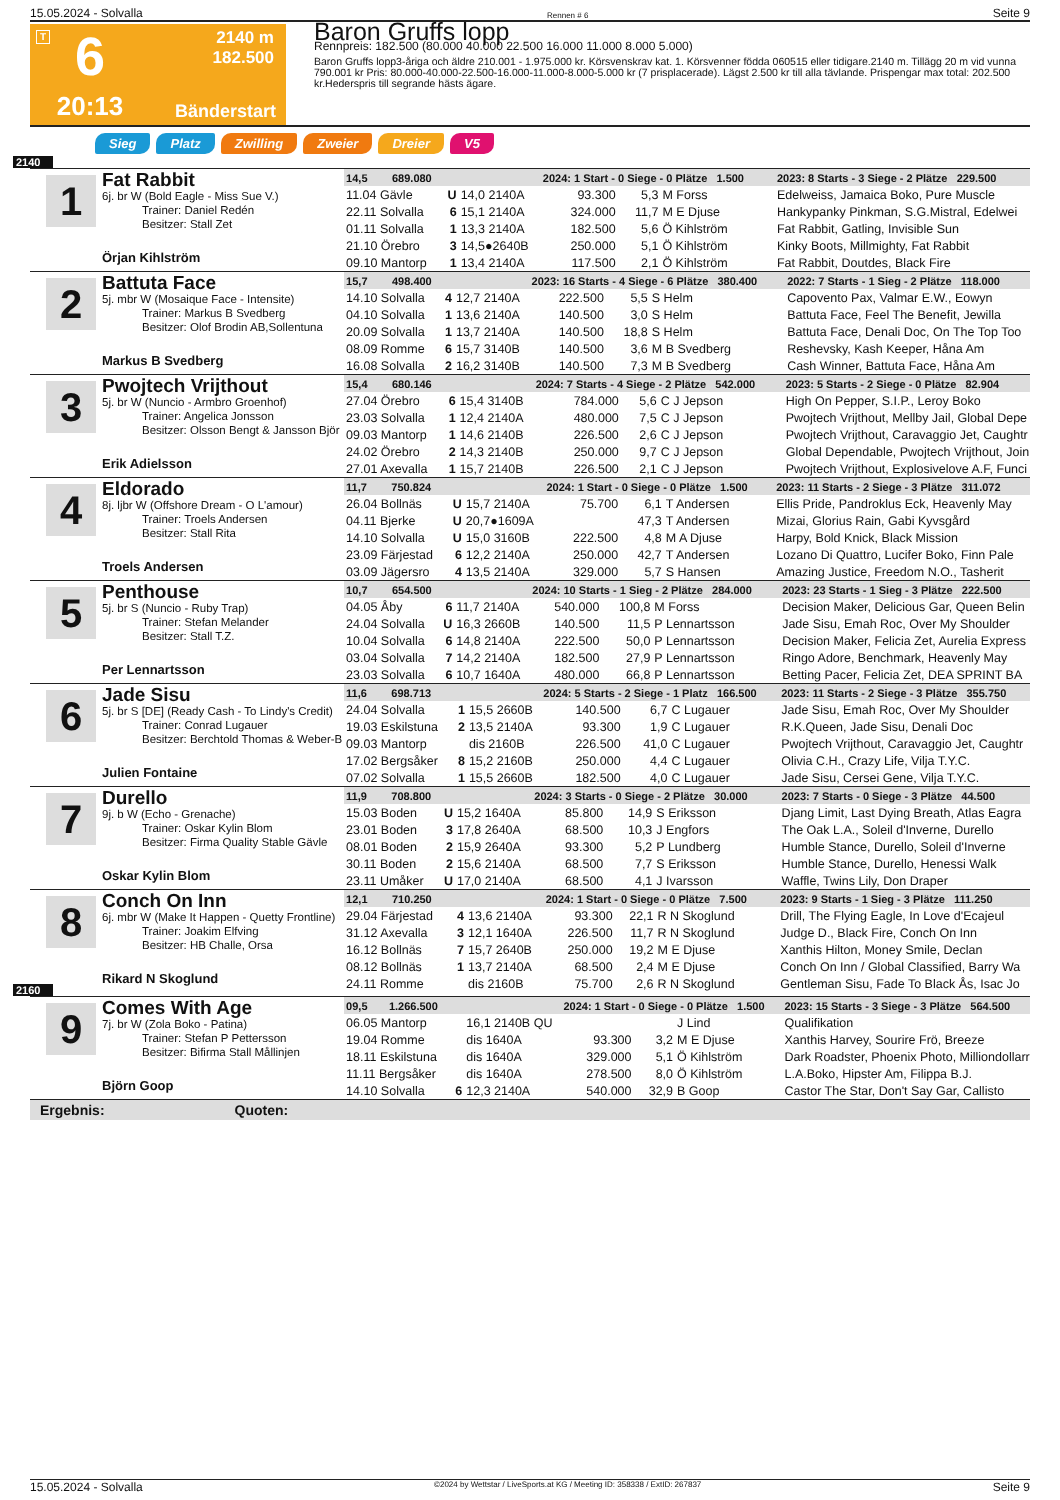15.05.2024 - Solvalla Rennen # 6 Seite 9
T
6
2140 m
182.500
20:13
Bänderstart
Baron Gruffs lopp
Rennpreis: 182.500 (80.000 40.000 22.500 16.000 11.000 8.000 5.000)
Baron Gruffs lopp3-åriga och äldre 210.001 - 1.975.000 kr. Körsvenskrav kat. 1. Körsvenner födda 060515 eller tidigare.2140 m. Tillägg 20 m vid vunna 790.001 kr Pris: 80.000-40.000-22.500-16.000-11.000-8.000-5.000 kr (7 prisplacerade). Lägst 2.500 kr till alla tävlande. Prispengar max total: 202.500 kr.Hederspris till segrande hästs ägare.
Sieg Platz Zwilling Zweier Dreier V5
2140
1
Fat Rabbit
6j. br W (Bold Eagle - Miss Sue V.)
Trainer: Daniel Redén
Besitzer: Stall Zet
Örjan Kihlström
| 14,5 689.080 | | | 2024: 1 Start - 0 Siege - 0 Plätze 1.500 | | | | 2023: 8 Starts - 3 Siege - 2 Plätze 229.500 |
| --- | --- | --- | --- | --- | --- | --- | --- |
| 11.04 Gävle | U | 14,0 2140A | 93.300 | 5,3 | M Forss | | Edelweiss, Jamaica Boko, Pure Muscle |
| 22.11 Solvalla | 6 | 15,1 2140A | 324.000 | 11,7 | M E Djuse | | Hankypanky Pinkman, S.G.Mistral, Edelwei |
| 01.11 Solvalla | 1 | 13,3 2140A | 182.500 | 5,6 | Ö Kihlström | | Fat Rabbit, Gatling, Invisible Sun |
| 21.10 Örebro | 3 | 14,5●2640B | 250.000 | 5,1 | Ö Kihlström | | Kinky Boots, Millmighty, Fat Rabbit |
| 09.10 Mantorp | 1 | 13,4 2140A | 117.500 | 2,1 | Ö Kihlström | | Fat Rabbit, Doutdes, Black Fire |
2
Battuta Face
5j. mbr W (Mosaique Face - Intensite)
Trainer: Markus B Svedberg
Besitzer: Olof Brodin AB,Sollentuna
Markus B Svedberg
| 15,7 498.400 | | | 2023: 16 Starts - 4 Siege - 6 Plätze 380.400 | | | | 2022: 7 Starts - 1 Sieg - 2 Plätze 118.000 |
| --- | --- | --- | --- | --- | --- | --- | --- |
| 14.10 Solvalla | 4 | 12,7 2140A | 222.500 | 5,5 | S Helm | | Capovento Pax, Valmar E.W., Eowyn |
| 04.10 Solvalla | 1 | 13,6 2140A | 140.500 | 3,0 | S Helm | | Battuta Face, Feel The Benefit, Jewilla |
| 20.09 Solvalla | 1 | 13,7 2140A | 140.500 | 18,8 | S Helm | | Battuta Face, Denali Doc, On The Top Too |
| 08.09 Romme | 6 | 15,7 3140B | 140.500 | 3,6 | M B Svedberg | | Reshevsky, Kash Keeper, Håna Am |
| 16.08 Solvalla | 2 | 16,2 3140B | 140.500 | 7,3 | M B Svedberg | | Cash Winner, Battuta Face, Håna Am |
3
Pwojtech Vrijthout
5j. br W (Nuncio - Armbro Groenhof)
Trainer: Angelica Jonsson
Besitzer: Olsson Bengt & Jansson Björ
Erik Adielsson
| 15,4 680.146 | | | 2024: 7 Starts - 4 Siege - 2 Plätze 542.000 | | | | 2023: 5 Starts - 2 Siege - 0 Plätze 82.904 |
| --- | --- | --- | --- | --- | --- | --- | --- |
| 27.04 Örebro | 6 | 15,4 3140B | 784.000 | 5,6 | C J Jepson | | High On Pepper, S.I.P., Leroy Boko |
| 23.03 Solvalla | 1 | 12,4 2140A | 480.000 | 7,5 | C J Jepson | | Pwojtech Vrijthout, Mellby Jail, Global Depe |
| 09.03 Mantorp | 1 | 14,6 2140B | 226.500 | 2,6 | C J Jepson | | Pwojtech Vrijthout, Caravaggio Jet, Caughtr |
| 24.02 Örebro | 2 | 14,3 2140B | 250.000 | 9,7 | C J Jepson | | Global Dependable, Pwojtech Vrijthout, Join |
| 27.01 Axevalla | 1 | 15,7 2140B | 226.500 | 2,1 | C J Jepson | | Pwojtech Vrijthout, Explosivelove A.F, Funci |
4
Eldorado
8j. ljbr W (Offshore Dream - O L'amour)
Trainer: Troels Andersen
Besitzer: Stall Rita
Troels Andersen
| 11,7 750.824 | | | 2024: 1 Start - 0 Siege - 0 Plätze 1.500 | | | | 2023: 11 Starts - 2 Siege - 3 Plätze 311.072 |
| --- | --- | --- | --- | --- | --- | --- | --- |
| 26.04 Bollnäs | U | 15,7 2140A | 75.700 | 6,1 | T Andersen | | Ellis Pride, Pandroklus Eck, Heavenly May |
| 04.11 Bjerke | U | 20,7●1609A | | 47,3 | T Andersen | | Mizai, Glorius Rain, Gabi Kyvsgård |
| 14.10 Solvalla | U | 15,0 3160B | 222.500 | 4,8 | M A Djuse | | Harpy, Bold Knick, Black Mission |
| 23.09 Färjestad | 6 | 12,2 2140A | 250.000 | 42,7 | T Andersen | | Lozano Di Quattro, Lucifer Boko, Finn Pale |
| 03.09 Jägersro | 4 | 13,5 2140A | 329.000 | 5,7 | S Hansen | | Amazing Justice, Freedom N.O., Tasherit |
5
Penthouse
5j. br S (Nuncio - Ruby Trap)
Trainer: Stefan Melander
Besitzer: Stall T.Z.
Per Lennartsson
| 10,7 654.500 | | | 2024: 10 Starts - 1 Sieg - 2 Plätze 284.000 | | | | 2023: 23 Starts - 1 Sieg - 3 Plätze 222.500 |
| --- | --- | --- | --- | --- | --- | --- | --- |
| 04.05 Åby | 6 | 11,7 2140A | 540.000 | 100,8 | M Forss | | Decision Maker, Delicious Gar, Queen Belin |
| 24.04 Solvalla | U | 16,3 2660B | 140.500 | 11,5 | P Lennartsson | | Jade Sisu, Emah Roc, Over My Shoulder |
| 10.04 Solvalla | 6 | 14,8 2140A | 222.500 | 50,0 | P Lennartsson | | Decision Maker, Felicia Zet, Aurelia Express |
| 03.04 Solvalla | 7 | 14,2 2140A | 182.500 | 27,9 | P Lennartsson | | Ringo Adore, Benchmark, Heavenly May |
| 23.03 Solvalla | 6 | 10,7 1640A | 480.000 | 66,8 | P Lennartsson | | Betting Pacer, Felicia Zet, DEA SPRINT BA |
6
Jade Sisu
5j. br S [DE] (Ready Cash - To Lindy's Credit)
Trainer: Conrad Lugauer
Besitzer: Berchtold Thomas & Weber-B
Julien Fontaine
| 11,6 698.713 | | | 2024: 5 Starts - 2 Siege - 1 Platz 166.500 | | | | 2023: 11 Starts - 2 Siege - 3 Plätze 355.750 |
| --- | --- | --- | --- | --- | --- | --- | --- |
| 24.04 Solvalla | 1 | 15,5 2660B | 140.500 | 6,7 | C Lugauer | | Jade Sisu, Emah Roc, Over My Shoulder |
| 19.03 Eskilstuna | 2 | 13,5 2140A | 93.300 | 1,9 | C Lugauer | | R.K.Queen, Jade Sisu, Denali Doc |
| 09.03 Mantorp | | dis 2160B | 226.500 | 41,0 | C Lugauer | | Pwojtech Vrijthout, Caravaggio Jet, Caughtr |
| 17.02 Bergsåker | 8 | 15,2 2160B | 250.000 | 4,4 | C Lugauer | | Olivia C.H., Crazy Life, Vilja T.Y.C. |
| 07.02 Solvalla | 1 | 15,5 2660B | 182.500 | 4,0 | C Lugauer | | Jade Sisu, Cersei Gene, Vilja T.Y.C. |
7
Durello
9j. b W (Echo - Grenache)
Trainer: Oskar Kylin Blom
Besitzer: Firma Quality Stable Gävle
Oskar Kylin Blom
| 11,9 708.800 | | | 2024: 3 Starts - 0 Siege - 2 Plätze 30.000 | | | | 2023: 7 Starts - 0 Siege - 3 Plätze 44.500 |
| --- | --- | --- | --- | --- | --- | --- | --- |
| 15.03 Boden | U | 15,2 1640A | 85.800 | 14,9 | S Eriksson | | Djang Limit, Last Dying Breath, Atlas Eagra |
| 23.01 Boden | 3 | 17,8 2640A | 68.500 | 10,3 | J Engfors | | The Oak L.A., Soleil d'Inverne, Durello |
| 08.01 Boden | 2 | 15,9 2640A | 93.300 | 5,2 | P Lundberg | | Humble Stance, Durello, Soleil d'Inverne |
| 30.11 Boden | 2 | 15,6 2140A | 68.500 | 7,7 | S Eriksson | | Humble Stance, Durello, Henessi Walk |
| 23.11 Umåker | U | 17,0 2140A | 68.500 | 4,1 | J Ivarsson | | Waffle, Twins Lily, Don Draper |
8
Conch On Inn
6j. mbr W (Make It Happen - Quetty Frontline)
Trainer: Joakim Elfving
Besitzer: HB Challe, Orsa
Rikard N Skoglund
| 12,1 710.250 | | | 2024: 1 Start - 0 Siege - 0 Plätze 7.500 | | | | 2023: 9 Starts - 1 Sieg - 3 Plätze 111.250 |
| --- | --- | --- | --- | --- | --- | --- | --- |
| 29.04 Färjestad | 4 | 13,6 2140A | 93.300 | 22,1 | R N Skoglund | | Drill, The Flying Eagle, In Love d'Ecajeul |
| 31.12 Axevalla | 3 | 12,1 1640A | 226.500 | 11,7 | R N Skoglund | | Judge D., Black Fire, Conch On Inn |
| 16.12 Bollnäs | 7 | 15,7 2640B | 250.000 | 19,2 | M E Djuse | | Xanthis Hilton, Money Smile, Declan |
| 08.12 Bollnäs | 1 | 13,7 2140A | 68.500 | 2,4 | M E Djuse | | Conch On Inn / Global Classified, Barry Wa |
| 24.11 Romme | | dis 2160B | 75.700 | 2,6 | R N Skoglund | | Gentleman Sisu, Fade To Black Ås, Isac Jo |
2160
9
Comes With Age
7j. br W (Zola Boko - Patina)
Trainer: Stefan P Pettersson
Besitzer: Bifirma Stall Mållinjen
Björn Goop
| 09,5 1.266.500 | | | 2024: 1 Start - 0 Siege - 0 Plätze 1.500 | | | | 2023: 15 Starts - 3 Siege - 3 Plätze 564.500 |
| --- | --- | --- | --- | --- | --- | --- | --- |
| 06.05 Mantorp | | 16,1 2140B QU | | | J Lind | | Qualifikation |
| 19.04 Romme | | dis 1640A | 93.300 | 3,2 | M E Djuse | | Xanthis Harvey, Sourire Frö, Breeze |
| 18.11 Eskilstuna | | dis 1640A | 329.000 | 5,1 | Ö Kihlström | | Dark Roadster, Phoenix Photo, Milliondollarr |
| 11.11 Bergsåker | | dis 1640A | 278.500 | 8,0 | Ö Kihlström | | L.A.Boko, Hipster Am, Filippa B.J. |
| 14.10 Solvalla | 6 | 12,3 2140A | 540.000 | 32,9 | B Goop | | Castor The Star, Don't Say Gar, Callisto |
Ergebnis: Quoten:
15.05.2024 - Solvalla ©2024 by Wettstar / LiveSports.at KG / Meeting ID: 358338 / ExtID: 267837 Seite 9